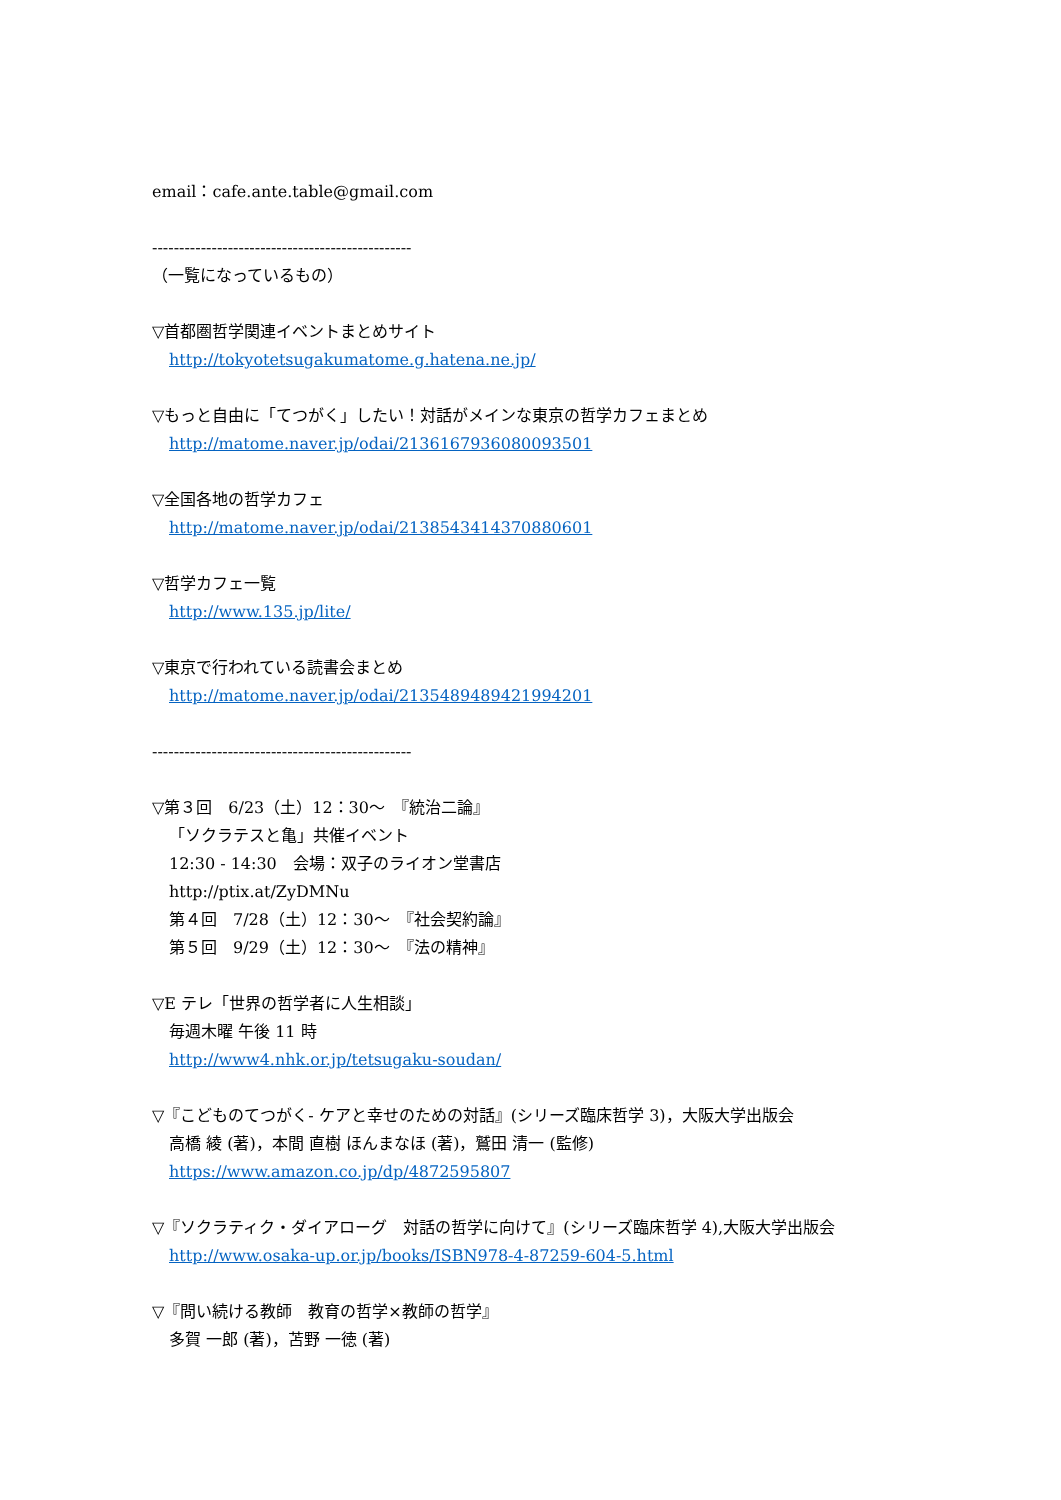email：cafe.ante.table@gmail.com
------------------------------------------------
（一覧になっているもの）
▽首都圏哲学関連イベントまとめサイト
http://tokyotetsugakumatome.g.hatena.ne.jp/
▽もっと自由に「てつがく」したい！対話がメインな東京の哲学カフェまとめ
http://matome.naver.jp/odai/2136167936080093501
▽全国各地の哲学カフェ
http://matome.naver.jp/odai/2138543414370880601
▽哲学カフェ一覧
http://www.135.jp/lite/
▽東京で行われている読書会まとめ
http://matome.naver.jp/odai/2135489489421994201
------------------------------------------------
▽第３回　6/23（土）12：30～　『統治二論』
「ソクラテスと亀」共催イベント
12:30 - 14:30　会場：双子のライオン堂書店
http://ptix.at/ZyDMNu
第４回　7/28（土）12：30～　『社会契約論』
第５回　9/29（土）12：30～　『法の精神』
▽E テレ「世界の哲学者に人生相談」
毎週木曜 午後 11 時
http://www4.nhk.or.jp/tetsugaku-soudan/
▽『こどものてつがく- ケアと幸せのための対話』(シリーズ臨床哲学 3)，大阪大学出版会
高橋 綾 (著)，本間 直樹 ほんまなほ (著)，鷲田 清一 (監修)
https://www.amazon.co.jp/dp/4872595807
▽『ソクラティク・ダイアローグ　対話の哲学に向けて』(シリーズ臨床哲学 4),大阪大学出版会
http://www.osaka-up.or.jp/books/ISBN978-4-87259-604-5.html
▽『問い続ける教師　教育の哲学×教師の哲学』
多賀 一郎 (著)，苫野 一徳 (著)